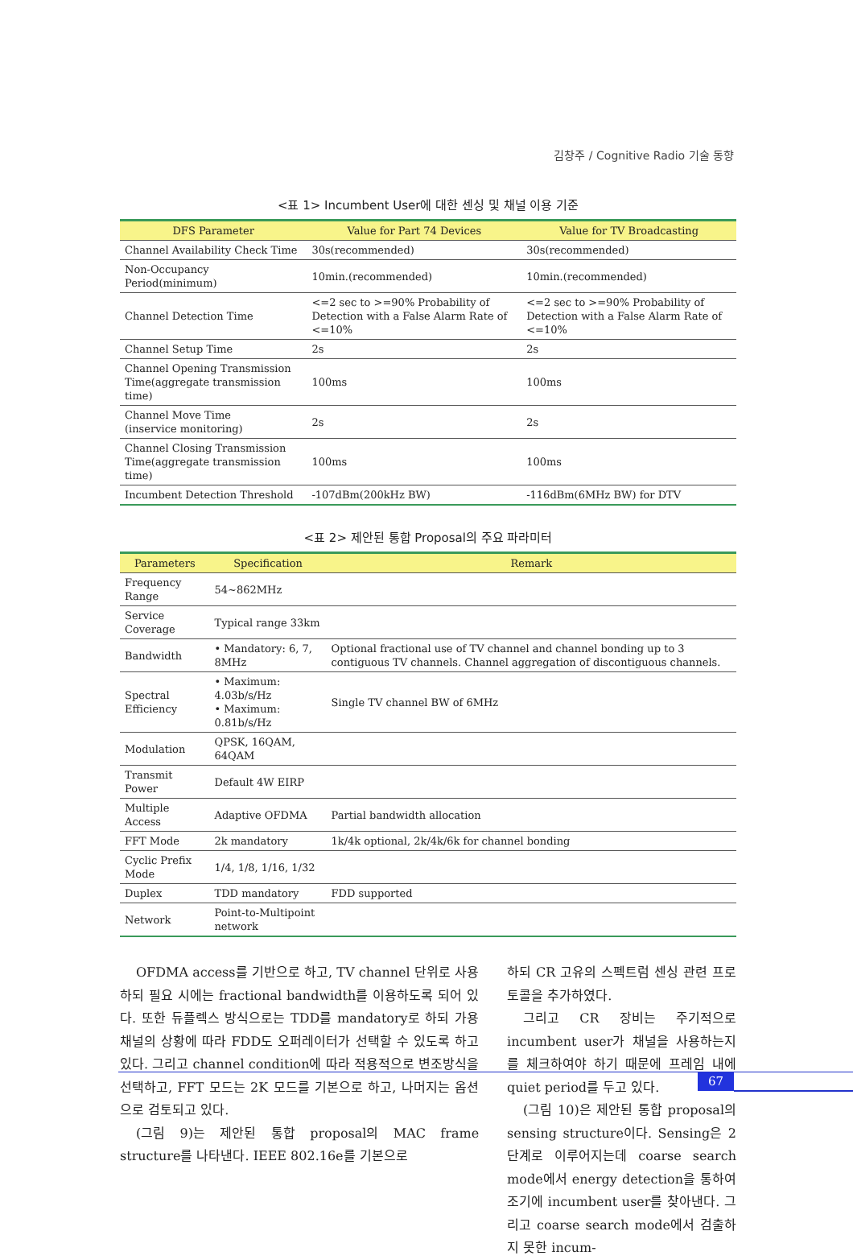김창주 / Cognitive Radio 기술 동향
<표 1> Incumbent User에 대한 센싱 및 채널 이용 기준
| DFS Parameter | Value for Part 74 Devices | Value for TV Broadcasting |
| --- | --- | --- |
| Channel Availability Check Time | 30s(recommended) | 30s(recommended) |
| Non-Occupancy Period(minimum) | 10min.(recommended) | 10min.(recommended) |
| Channel Detection Time | <=2 sec to >=90% Probability of Detection with a False Alarm Rate of <=10% | <=2 sec to >=90% Probability of Detection with a False Alarm Rate of <=10% |
| Channel Setup Time | 2s | 2s |
| Channel Opening Transmission Time(aggregate transmission time) | 100ms | 100ms |
| Channel Move Time (inservice monitoring) | 2s | 2s |
| Channel Closing Transmission Time(aggregate transmission time) | 100ms | 100ms |
| Incumbent Detection Threshold | -107dBm(200kHz BW) | -116dBm(6MHz BW) for DTV |
<표 2> 제안된 통합 Proposal의 주요 파라미터
| Parameters | Specification | Remark |
| --- | --- | --- |
| Frequency Range | 54~862MHz | |
| Service Coverage | Typical range 33km | |
| Bandwidth | • Mandatory: 6, 7, 8MHz | Optional fractional use of TV channel and channel bonding up to 3 contiguous TV channels. Channel aggregation of discontiguous channels. |
| Spectral Efficiency | • Maximum: 4.03b/s/Hz • Maximum: 0.81b/s/Hz | Single TV channel BW of 6MHz |
| Modulation | QPSK, 16QAM, 64QAM | |
| Transmit Power | Default 4W EIRP | |
| Multiple Access | Adaptive OFDMA | Partial bandwidth allocation |
| FFT Mode | 2k mandatory | 1k/4k optional, 2k/4k/6k for channel bonding |
| Cyclic Prefix Mode | 1/4, 1/8, 1/16, 1/32 | |
| Duplex | TDD mandatory | FDD supported |
| Network | Point-to-Multipoint network | |
OFDMA access를 기반으로 하고, TV channel 단위로 사용하되 필요 시에는 fractional bandwidth를 이용하도록 되어 있다. 또한 듀플렉스 방식으로는 TDD를 mandatory로 하되 가용 채널의 상황에 따라 FDD도 오퍼레이터가 선택할 수 있도록 하고 있다. 그리고 channel condition에 따라 적용적으로 변조방식을 선택하고, FFT 모드는 2K 모드를 기본으로 하고, 나머지는 옵션으로 검토되고 있다.
(그림 9)는 제안된 통합 proposal의 MAC frame structure를 나타낸다. IEEE 802.16e를 기본으로
하되 CR 고유의 스펙트럼 센싱 관련 프로토콜을 추가하였다.
그리고 CR 장비는 주기적으로 incumbent user가 채널을 사용하는지를 체크하여야 하기 때문에 프레임 내에 quiet period를 두고 있다.
(그림 10)은 제안된 통합 proposal의 sensing structure이다. Sensing은 2단계로 이루어지는데 coarse search mode에서 energy detection을 통하여 조기에 incumbent user를 찾아낸다. 그리고 coarse search mode에서 검출하지 못한 incum-
67